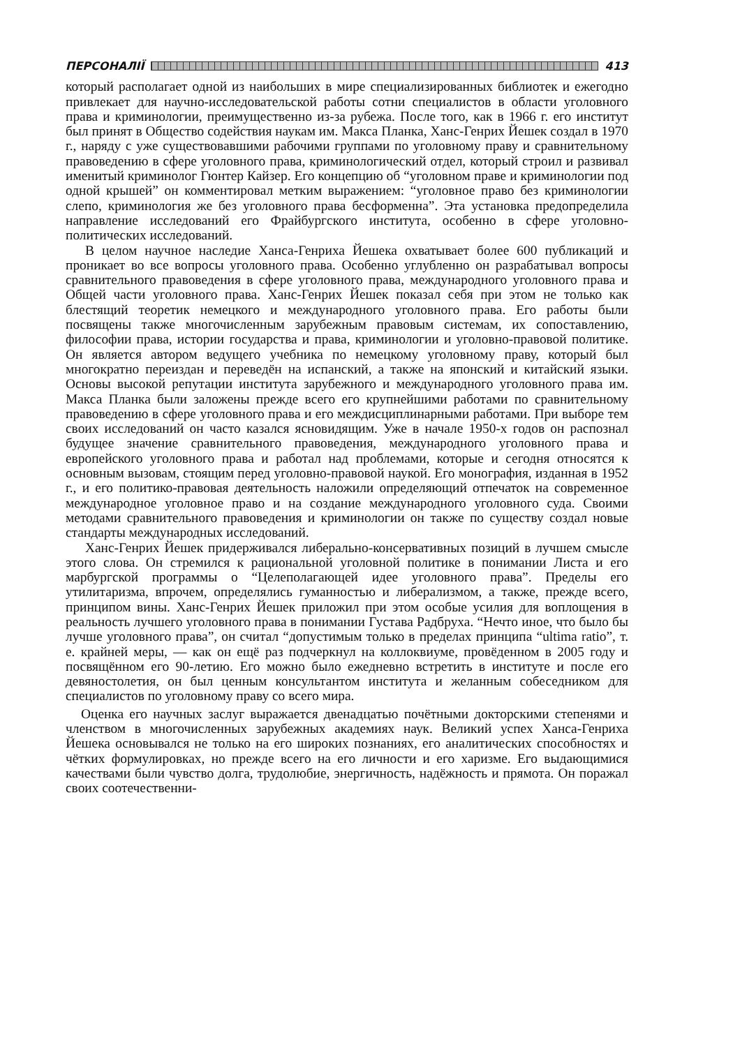ПЕРСОНАЛІЇ 413
который располагает одной из наибольших в мире специализированных библиотек и ежегодно привлекает для научно-исследовательской работы сотни специалистов в области уголовного права и криминологии, преимущественно из-за рубежа. После того, как в 1966 г. его институт был принят в Общество содействия наукам им. Макса Планка, Ханс-Генрих Йешек создал в 1970 г., наряду с уже существовавшими рабочими группами по уголовному праву и сравнительному правоведению в сфере уголовного права, криминологический отдел, который строил и развивал именитый криминолог Гюнтер Кайзер. Его концепцию об “уголовном праве и криминологии под одной крышей” он комментировал метким выражением: “уголовное право без криминологии слепо, криминология же без уголовного права бесформенна”. Эта установка предопределила направление исследований его Фрайбургского института, особенно в сфере уголовно-политических исследований.
В целом научное наследие Ханса-Генриха Йешека охватывает более 600 публикаций и проникает во все вопросы уголовного права. Особенно углубленно он разрабатывал вопросы сравнительного правоведения в сфере уголовного права, международного уголовного права и Общей части уголовного права. Ханс-Генрих Йешек показал себя при этом не только как блестящий теоретик немецкого и международного уголовного права. Его работы были посвящены также многочисленным зарубежным правовым системам, их сопоставлению, философии права, истории государства и права, криминологии и уголовно-правовой политике. Он является автором ведущего учебника по немецкому уголовному праву, который был многократно переиздан и переведён на испанский, а также на японский и китайский языки. Основы высокой репутации института зарубежного и международного уголовного права им. Макса Планка были заложены прежде всего его крупнейшими работами по сравнительному правоведению в сфере уголовного права и его междисциплинарными работами. При выборе тем своих исследований он часто казался ясновидящим. Уже в начале 1950-х годов он распознал будущее значение сравнительного правоведения, международного уголовного права и европейского уголовного права и работал над проблемами, которые и сегодня относятся к основным вызовам, стоящим перед уголовно-правовой наукой. Его монография, изданная в 1952 г., и его политико-правовая деятельность наложили определяющий отпечаток на современное международное уголовное право и на создание международного уголовного суда. Своими методами сравнительного правоведения и криминологии он также по существу создал новые стандарты международных исследований.
Ханс-Генрих Йешек придерживался либерально-консервативных позиций в лучшем смысле этого слова. Он стремился к рациональной уголовной политике в понимании Листа и его марбургской программы о “Целеполагающей идее уголовного права”. Пределы его утилитаризма, впрочем, определялись гуманностью и либерализмом, а также, прежде всего, принципом вины. Ханс-Генрих Йешек приложил при этом особые усилия для воплощения в реальность лучшего уголовного права в понимании Густава Радбруха. “Нечто иное, что было бы лучше уголовного права”, он считал “допустимым только в пределах принципа “ultima ratio”, т. е. крайней меры, — как он ещё раз подчеркнул на коллоквиуме, провёденном в 2005 году и посвящённом его 90-летию. Его можно было ежедневно встретить в институте и после его девяностолетия, он был ценным консультантом института и желанным собеседником для специалистов по уголовному праву со всего мира.
Оценка его научных заслуг выражается двенадцатью почётными докторскими степенями и членством в многочисленных зарубежных академиях наук. Великий успех Ханса-Генриха Йешека основывался не только на его широких познаниях, его аналитических способностях и чётких формулировках, но прежде всего на его личности и его харизме. Его выдающимися качествами были чувство долга, трудолюбие, энергичность, надёжность и прямота. Он поражал своих соотечественни-